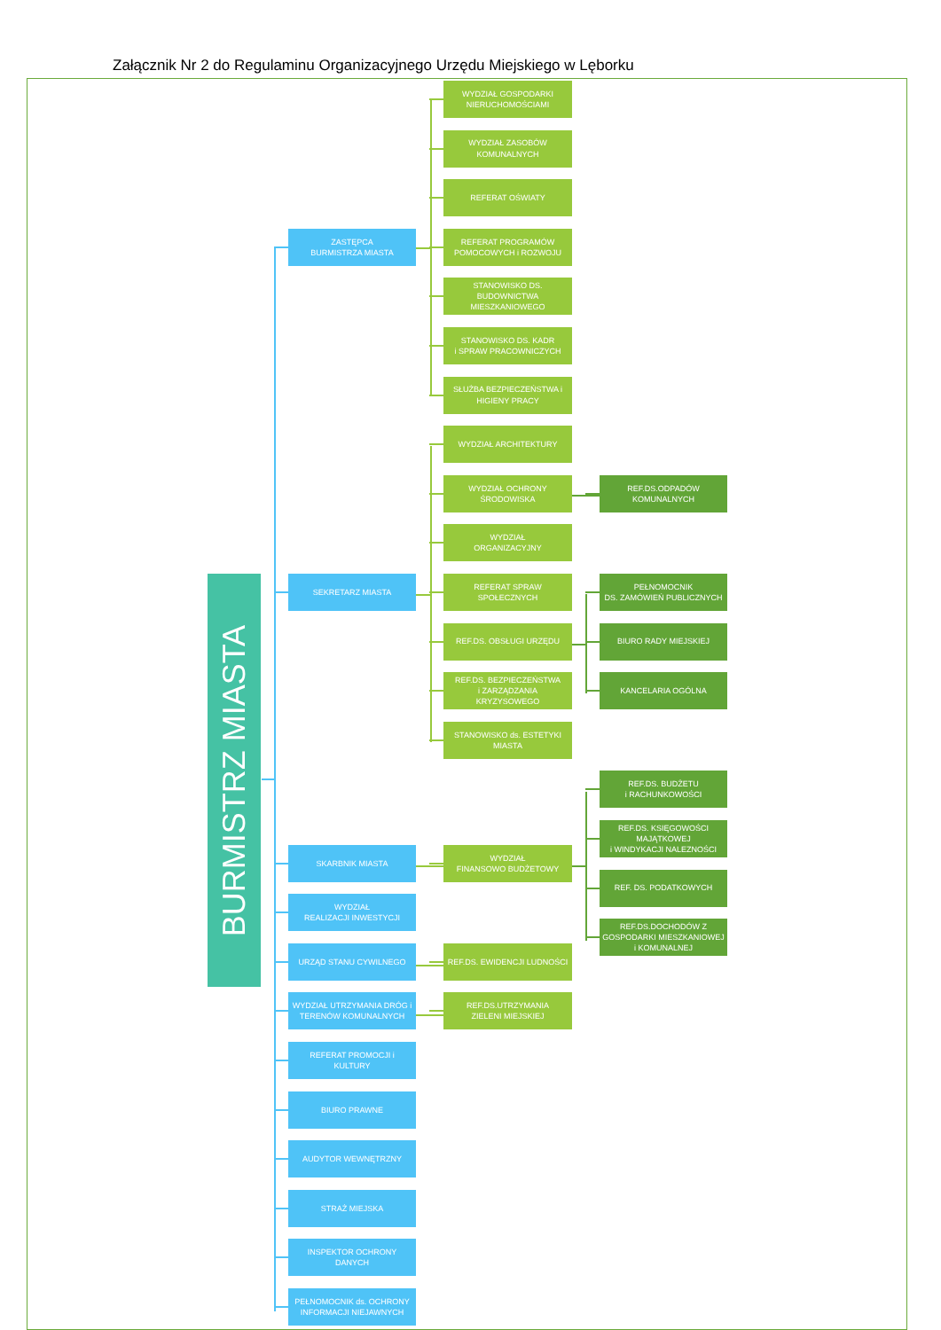Załącznik Nr 2 do Regulaminu Organizacyjnego Urzędu Miejskiego w Lęborku
WYDZIAŁ GOSPODARKI NIERUCHOMOŚCIAMI
WYDZIAŁ ZASOBÓW KOMUNALNYCH
REFERAT OŚWIATY
ZASTĘPCA
BURMISTRZA MIASTA
REFERAT PROGRAMÓW POMOCOWYCH i ROZWOJU
STANOWISKO DS. BUDOWNICTWA MIESZKANIOWEGO
STANOWISKO DS. KADR
i SPRAW PRACOWNICZYCH
SŁUŻBA BEZPIECZEŃSTWA i HIGIENY PRACY
WYDZIAŁ ARCHITEKTURY
WYDZIAŁ OCHRONY
ŚRODOWISKA
REF.DS.ODPADÓW KOMUNALNYCH
WYDZIAŁ
ORGANIZACYJNY
BURMISTRZ MIASTA
SEKRETARZ MIASTA
REFERAT SPRAW SPOŁECZNYCH
PEŁNOMOCNIK
DS. ZAMÓWIEŃ PUBLICZNYCH
REF.DS. OBSŁUGI URZĘDU
BIURO RADY MIEJSKIEJ
REF.DS. BEZPIECZEŃSTWA
i ZARZĄDZANIA KRYZYSOWEGO
KANCELARIA OGÓLNA
STANOWISKO ds. ESTETYKI MIASTA
REF.DS. BUDŻETU
i RACHUNKOWOŚCI
REF.DS. KSIĘGOWOŚCI MAJĄTKOWEJ
i WINDYKACJI NALEZNOŚCI
SKARBNIK MIASTA
WYDZIAŁ
FINANSOWO BUDŻETOWY
REF. DS. PODATKOWYCH
WYDZIAŁ
REALIZACJI INWESTYCJI
REF.DS.DOCHODÓW Z GOSPODARKI MIESZKANIOWEJ
i KOMUNALNEJ
URZĄD STANU CYWILNEGO
REF.DS. EWIDENCJI LUDNOŚCI
WYDZIAŁ UTRZYMANIA DRÓG i TERENÓW KOMUNALNYCH
REF.DS.UTRZYMANIA
ZIELENI MIEJSKIEJ
REFERAT PROMOCJI i KULTURY
BIURO PRAWNE
AUDYTOR WEWNĘTRZNY
STRAŻ MIEJSKA
INSPEKTOR OCHRONY DANYCH
PEŁNOMOCNIK ds. OCHRONY INFORMACJI NIEJAWNYCH